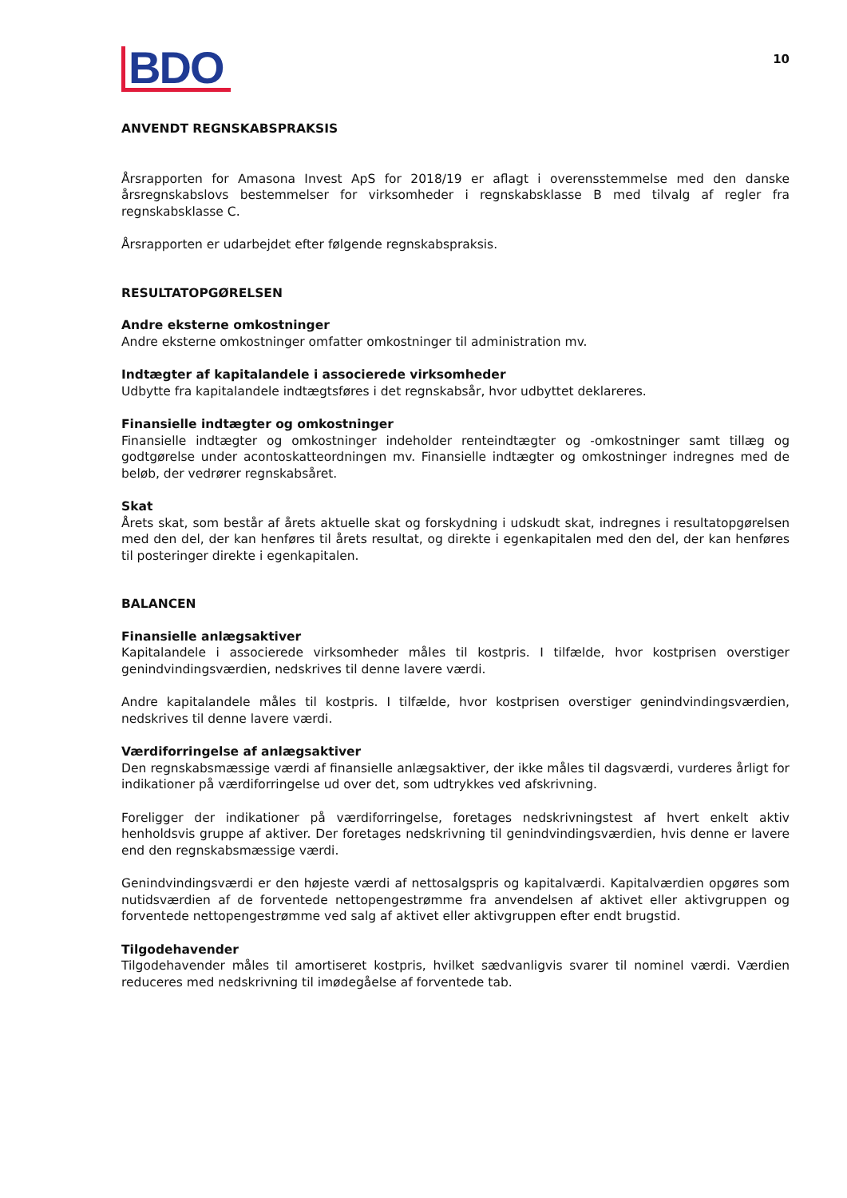BDO
10
ANVENDT REGNSKABSPRAKSIS
Årsrapporten for Amasona Invest ApS for 2018/19 er aflagt i overensstemmelse med den danske årsregnskabslovs bestemmelser for virksomheder i regnskabsklasse B med tilvalg af regler fra regnskabsklasse C.
Årsrapporten er udarbejdet efter følgende regnskabspraksis.
RESULTATOPGØRELSEN
Andre eksterne omkostninger
Andre eksterne omkostninger omfatter omkostninger til administration mv.
Indtægter af kapitalandele i associerede virksomheder
Udbytte fra kapitalandele indtægtsføres i det regnskabsår, hvor udbyttet deklareres.
Finansielle indtægter og omkostninger
Finansielle indtægter og omkostninger indeholder renteindtægter og -omkostninger samt tillæg og godtgørelse under acontoskatteordningen mv. Finansielle indtægter og omkostninger indregnes med de beløb, der vedrører regnskabsåret.
Skat
Årets skat, som består af årets aktuelle skat og forskydning i udskudt skat, indregnes i resultatopgørelsen med den del, der kan henføres til årets resultat, og direkte i egenkapitalen med den del, der kan henføres til posteringer direkte i egenkapitalen.
BALANCEN
Finansielle anlægsaktiver
Kapitalandele i associerede virksomheder måles til kostpris. I tilfælde, hvor kostprisen overstiger genindvindingsværdien, nedskrives til denne lavere værdi.
Andre kapitalandele måles til kostpris. I tilfælde, hvor kostprisen overstiger genindvindingsværdien, nedskrives til denne lavere værdi.
Værdiforringelse af anlægsaktiver
Den regnskabsmæssige værdi af finansielle anlægsaktiver, der ikke måles til dagsværdi, vurderes årligt for indikationer på værdiforringelse ud over det, som udtrykkes ved afskrivning.
Foreligger der indikationer på værdiforringelse, foretages nedskrivningstest af hvert enkelt aktiv henholdsvis gruppe af aktiver. Der foretages nedskrivning til genindvindingsværdien, hvis denne er lavere end den regnskabsmæssige værdi.
Genindvindingsværdi er den højeste værdi af nettosalgspris og kapitalværdi. Kapitalværdien opgøres som nutidsværdien af de forventede nettopengestrømme fra anvendelsen af aktivet eller aktivgruppen og forventede nettopengestrømme ved salg af aktivet eller aktivgruppen efter endt brugstid.
Tilgodehavender
Tilgodehavender måles til amortiseret kostpris, hvilket sædvanligvis svarer til nominel værdi. Værdien reduceres med nedskrivning til imødegåelse af forventede tab.